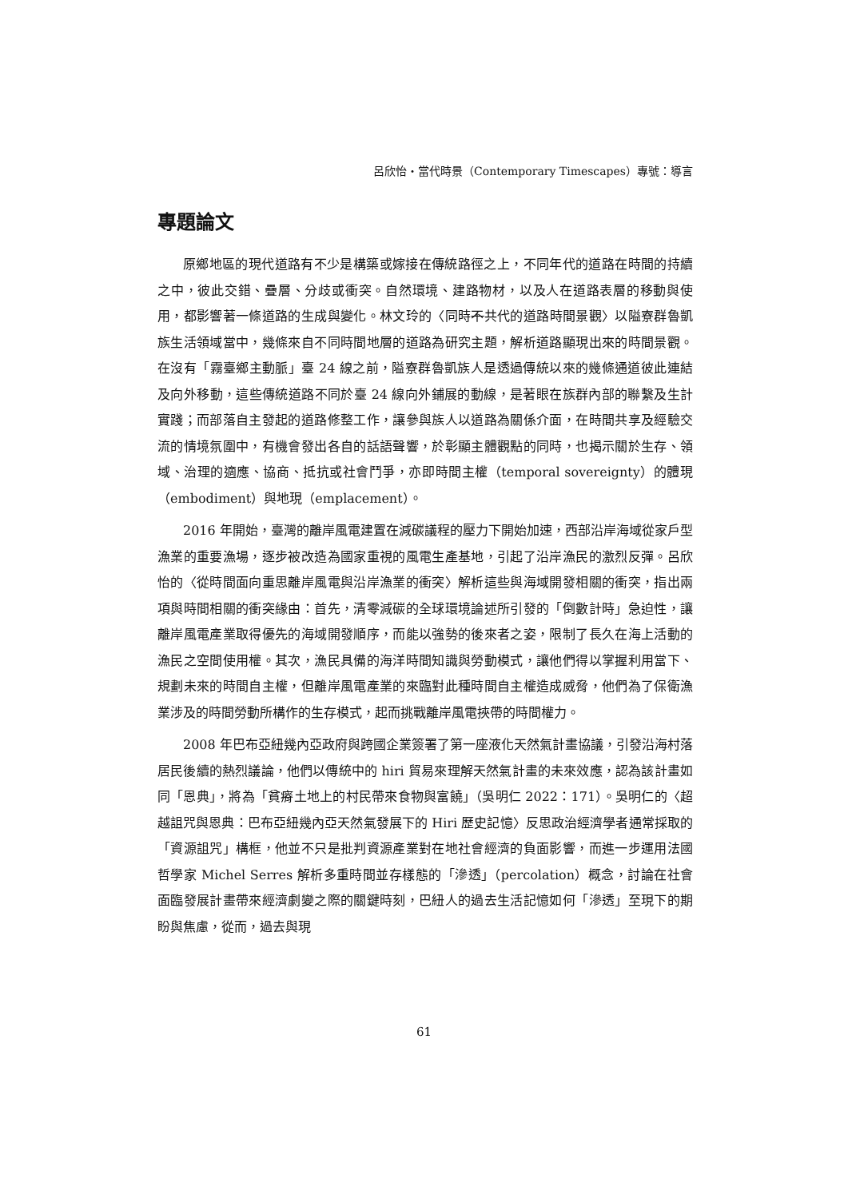呂欣怡‧當代時景（Contemporary Timescapes）專號：導言
專題論文
原鄉地區的現代道路有不少是構築或嫁接在傳統路徑之上，不同年代的道路在時間的持續之中，彼此交錯、疊層、分歧或衝突。自然環境、建路物材，以及人在道路表層的移動與使用，都影響著一條道路的生成與變化。林文玲的〈同時不共代的道路時間景觀〉以隘寮群魯凱族生活領域當中，幾條來自不同時間地層的道路為研究主題，解析道路顯現出來的時間景觀。在沒有「霧臺鄉主動脈」臺 24 線之前，隘寮群魯凱族人是透過傳統以來的幾條通道彼此連結及向外移動，這些傳統道路不同於臺 24 線向外鋪展的動線，是著眼在族群內部的聯繫及生計實踐；而部落自主發起的道路修整工作，讓參與族人以道路為關係介面，在時間共享及經驗交流的情境氛圍中，有機會發出各自的話語聲響，於彰顯主體觀點的同時，也揭示關於生存、領域、治理的適應、協商、抵抗或社會鬥爭，亦即時間主權（temporal sovereignty）的體現（embodiment）與地現（emplacement）。
2016 年開始，臺灣的離岸風電建置在減碳議程的壓力下開始加速，西部沿岸海域從家戶型漁業的重要漁場，逐步被改造為國家重視的風電生產基地，引起了沿岸漁民的激烈反彈。呂欣怡的〈從時間面向重思離岸風電與沿岸漁業的衝突〉解析這些與海域開發相關的衝突，指出兩項與時間相關的衝突緣由：首先，清零減碳的全球環境論述所引發的「倒數計時」急迫性，讓離岸風電產業取得優先的海域開發順序，而能以強勢的後來者之姿，限制了長久在海上活動的漁民之空間使用權。其次，漁民具備的海洋時間知識與勞動模式，讓他們得以掌握利用當下、規劃未來的時間自主權，但離岸風電產業的來臨對此種時間自主權造成威脅，他們為了保衛漁業涉及的時間勞動所構作的生存模式，起而挑戰離岸風電挾帶的時間權力。
2008 年巴布亞紐幾內亞政府與跨國企業簽署了第一座液化天然氣計畫協議，引發沿海村落居民後續的熱烈議論，他們以傳統中的 hiri 貿易來理解天然氣計畫的未來效應，認為該計畫如同「恩典」，將為「貧瘠土地上的村民帶來食物與富饒」（吳明仁 2022：171）。吳明仁的〈超越詛咒與恩典：巴布亞紐幾內亞天然氣發展下的 Hiri 歷史記憶〉反思政治經濟學者通常採取的「資源詛咒」構框，他並不只是批判資源產業對在地社會經濟的負面影響，而進一步運用法國哲學家 Michel Serres 解析多重時間並存樣態的「滲透」（percolation）概念，討論在社會面臨發展計畫帶來經濟劇變之際的關鍵時刻，巴紐人的過去生活記憶如何「滲透」至現下的期盼與焦慮，從而，過去與現
61